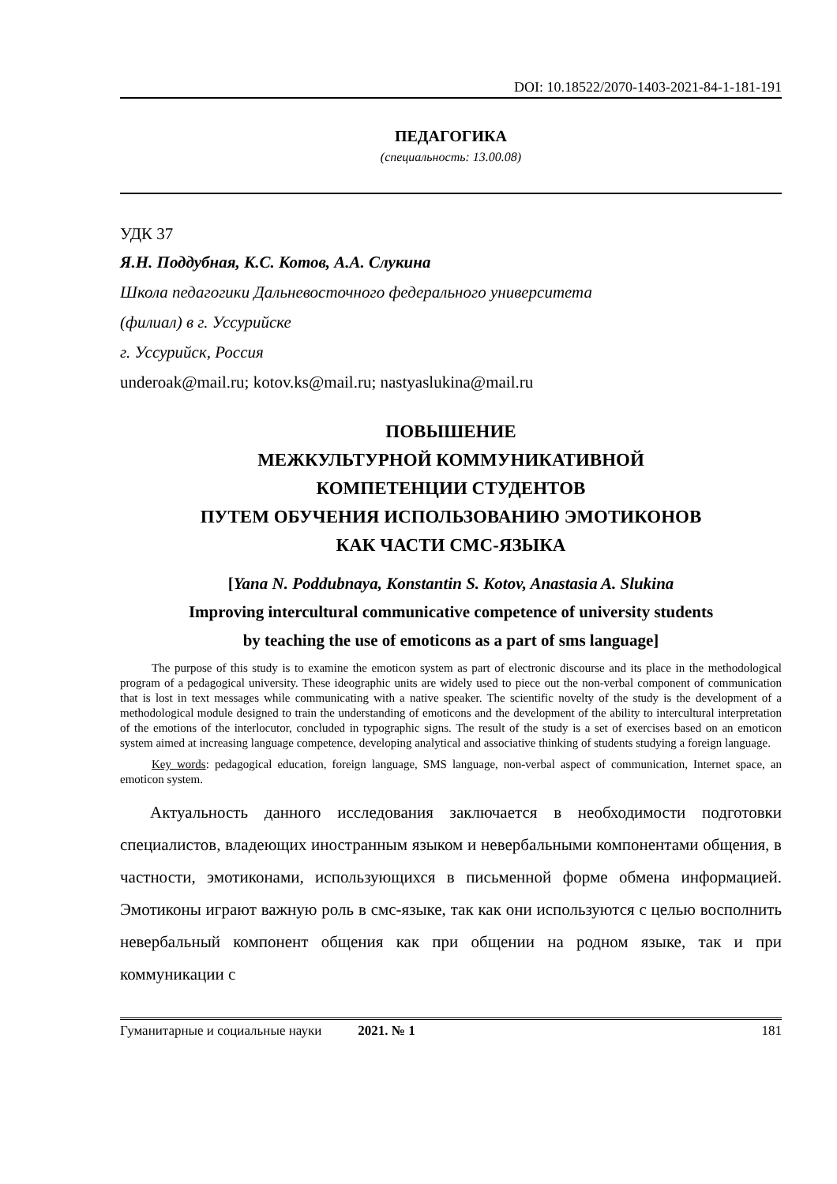DOI: 10.18522/2070-1403-2021-84-1-181-191
ПЕДАГОГИКА
(специальность: 13.00.08)
УДК 37
Я.Н. Поддубная, К.С. Котов, А.А. Слукина
Школа педагогики Дальневосточного федерального университета
(филиал) в г. Уссурийске
г. Уссурийск, Россия
underoak@mail.ru; kotov.ks@mail.ru; nastyaslukina@mail.ru
ПОВЫШЕНИЕ
МЕЖКУЛЬТУРНОЙ КОММУНИКАТИВНОЙ
КОМПЕТЕНЦИИ СТУДЕНТОВ
ПУТЕМ ОБУЧЕНИЯ ИСПОЛЬЗОВАНИЮ ЭМОТИКОНОВ
КАК ЧАСТИ СМС-ЯЗЫКА
[Yana N. Poddubnaya, Konstantin S. Kotov, Anastasia A. Slukina
Improving intercultural communicative competence of university students
by teaching the use of emoticons as a part of sms language]
The purpose of this study is to examine the emoticon system as part of electronic discourse and its place in the methodological program of a pedagogical university. These ideographic units are widely used to piece out the non-verbal component of communication that is lost in text messages while communicating with a native speaker. The scientific novelty of the study is the development of a methodological module designed to train the understanding of emoticons and the development of the ability to intercultural interpretation of the emotions of the interlocutor, concluded in typographic signs. The result of the study is a set of exercises based on an emoticon system aimed at increasing language competence, developing analytical and associative thinking of students studying a foreign language.
Key words: pedagogical education, foreign language, SMS language, non-verbal aspect of communication, Internet space, an emoticon system.
Актуальность данного исследования заключается в необходимости подготовки специалистов, владеющих иностранным языком и невербальными компонентами общения, в частности, эмотиконами, использующихся в письменной форме обмена информацией. Эмотиконы играют важную роль в смс-языке, так как они используются с целью восполнить невербальный компонент общения как при общении на родном языке, так и при коммуникации с
Гуманитарные и социальные науки 2021. № 1 181